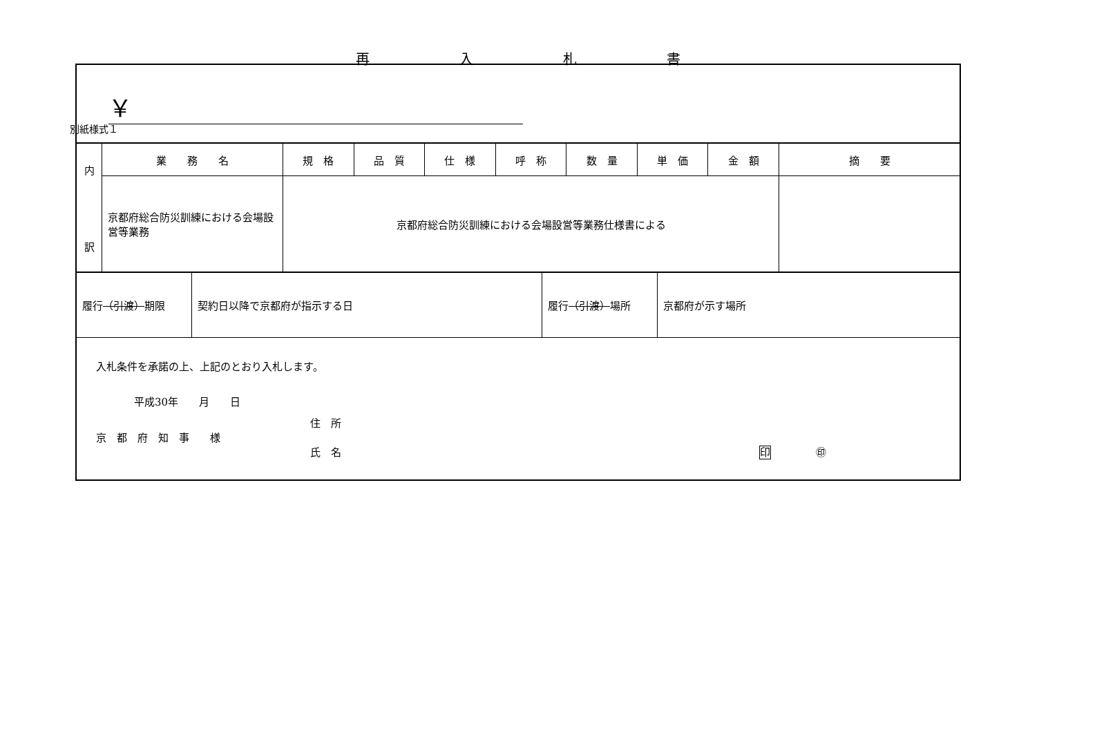別紙様式１
再入札書
￥
| 内 訳 | 業 務 名 | 規 格 | 品 質 | 仕 様 | 呼 称 | 数 量 | 単 価 | 金 額 | 摘 要 |
| | 京都府総合防災訓練における会場設営等業務 | 京都府総合防災訓練における会場設営等業務仕様書による | | | | | | | |
| 履行 （引渡） 期限 | 契約日以降で京都府が指示する日 | 履行 （引渡） 場所 | 京都府が示す場所 |
入札条件を承諾の上、上記のとおり入札します。
平成30年　　月　　日
住　所
京　都　府　知　事　　様
氏　名 印 ㊞